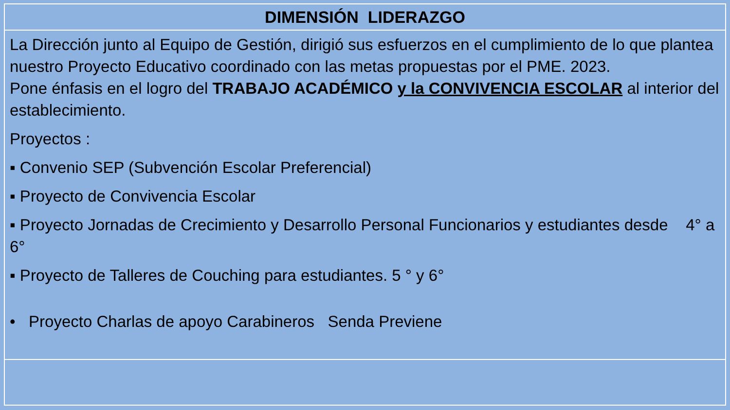| DIMENSIÓN LIDERAZGO |
| La Dirección junto al Equipo de Gestión, dirigió sus esfuerzos en el cumplimiento de lo que plantea nuestro Proyecto Educativo coordinado con las metas propuestas por el PME. 2023. Pone énfasis en el logro del TRABAJO ACADÉMICO y la CONVIVENCIA ESCOLAR al interior del establecimiento. Proyectos : ▪ Convenio SEP (Subvención Escolar Preferencial) ▪ Proyecto de Convivencia Escolar ▪ Proyecto Jornadas de Crecimiento y Desarrollo Personal Funcionarios y estudiantes desde 4° a 6° ▪ Proyecto de Talleres de Couching para estudiantes. 5 ° y 6° • Proyecto Charlas de apoyo Carabineros Senda Previene |